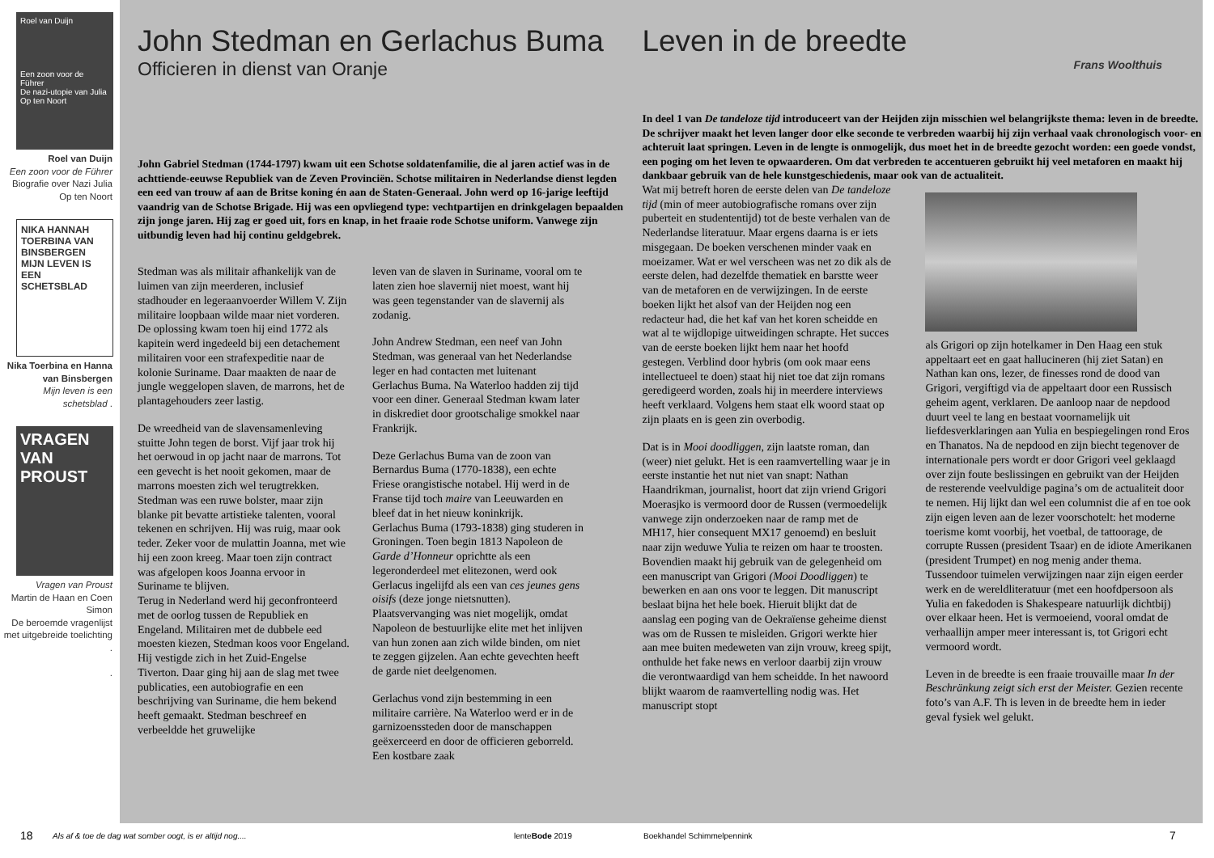Roel van Duijn
Een zoon voor de Führer
De nazi-utopie van Julia Op ten Noort
Roel van Duijn
Een zoon voor de Führer
Biografie over Nazi Julia Op ten Noort
NIKA HANNAH TOERBINA VAN BINSBERGEN MIJN LEVEN IS EEN SCHETSBLAD
Nika Toerbina en Hanna van Binsbergen
Mijn leven is een schetsblad .
VRAGEN VAN PROUST
Vragen van Proust
Martin de Haan en Coen Simon
De beroemde vragenlijst met uitgebreide toelichting .
.
John Stedman en Gerlachus Buma
Officieren in dienst van Oranje
John Gabriel Stedman (1744-1797) kwam uit een Schotse soldatenfamilie, die al jaren actief was in de achttiende-eeuwse Republiek van de Zeven Provinciën. Schotse militairen in Nederlandse dienst legden een eed van trouw af aan de Britse koning én aan de Staten-Generaal. John werd op 16-jarige leeftijd vaandrig van de Schotse Brigade. Hij was een opvliegend type: vechtpartijen en drinkgelagen bepaalden zijn jonge jaren. Hij zag er goed uit, fors en knap, in het fraaie rode Schotse uniform. Vanwege zijn uitbundig leven had hij continu geldgebrek.
Stedman was als militair afhankelijk van de luimen van zijn meerderen, inclusief stadhouder en legeraanvoerder Willem V. Zijn militaire loopbaan wilde maar niet vorderen. De oplossing kwam toen hij eind 1772 als kapitein werd ingedeeld bij een detachement militairen voor een strafexpeditie naar de kolonie Suriname. Daar maakten de naar de jungle weggelopen slaven, de marrons, het de plantagehouders zeer lastig.
De wreedheid van de slavensamenleving stuitte John tegen de borst. Vijf jaar trok hij het oerwoud in op jacht naar de marrons. Tot een gevecht is het nooit gekomen, maar de marrons moesten zich wel terugtrekken.
Stedman was een ruwe bolster, maar zijn blanke pit bevatte artistieke talenten, vooral tekenen en schrijven. Hij was ruig, maar ook teder. Zeker voor de mulattin Joanna, met wie hij een zoon kreeg. Maar toen zijn contract was afgelopen koos Joanna ervoor in Suriname te blijven.
Terug in Nederland werd hij geconfronteerd met de oorlog tussen de Republiek en Engeland. Militairen met de dubbele eed moesten kiezen, Stedman koos voor Engeland. Hij vestigde zich in het Zuid-Engelse Tiverton. Daar ging hij aan de slag met twee publicaties, een autobiografie en een beschrijving van Suriname, die hem bekend heeft gemaakt. Stedman beschreef en verbeeldde het gruwelijke
leven van de slaven in Suriname, vooral om te laten zien hoe slavernij niet moest, want hij was geen tegenstander van de slavernij als zodanig.
John Andrew Stedman, een neef van John Stedman, was generaal van het Nederlandse leger en had contacten met luitenant Gerlachus Buma. Na Waterloo hadden zij tijd voor een diner. Generaal Stedman kwam later in diskrediet door grootschalige smokkel naar Frankrijk.
Deze Gerlachus Buma van de zoon van Bernardus Buma (1770-1838), een echte Friese orangistische notabel. Hij werd in de Franse tijd toch maire van Leeuwarden en bleef dat in het nieuw koninkrijk.
Gerlachus Buma (1793-1838) ging studeren in Groningen. Toen begin 1813 Napoleon de Garde d’Honneur oprichtte als een legeronderdeel met elitezonen, werd ook Gerlacus ingelijfd als een van ces jeunes gens oisifs (deze jonge nietsnutten). Plaatsvervanging was niet mogelijk, omdat Napoleon de bestuurlijke elite met het inlijven van hun zonen aan zich wilde binden, om niet te zeggen gijzelen. Aan echte gevechten heeft de garde niet deelgenomen.
Gerlachus vond zijn bestemming in een militaire carrière. Na Waterloo werd er in de garnizoenssteden door de manschappen geëxerceerd en door de officieren geborreld. Een kostbare zaak
Leven in de breedte
Frans Woolthuis
In deel 1 van De tandeloze tijd introduceert van der Heijden zijn misschien wel belangrijkste thema: leven in de breedte. De schrijver maakt het leven langer door elke seconde te verbreden waarbij hij zijn verhaal vaak chronologisch voor- en achteruit laat springen. Leven in de lengte is onmogelijk, dus moet het in de breedte gezocht worden: een goede vondst, een poging om het leven te opwaarderen. Om dat verbreden te accentueren gebruikt hij veel metaforen en maakt hij dankbaar gebruik van de hele kunstgeschiedenis, maar ook van de actualiteit.
Wat mij betreft horen de eerste delen van De tandeloze tijd (min of meer autobiografische romans over zijn puberteit en studententijd) tot de beste verhalen van de Nederlandse literatuur. Maar ergens daarna is er iets misgegaan. De boeken verschenen minder vaak en moeizamer. Wat er wel verscheen was net zo dik als de eerste delen, had dezelfde thematiek en barstte weer van de metaforen en de verwijzingen. In de eerste boeken lijkt het alsof van der Heijden nog een redacteur had, die het kaf van het koren scheidde en wat al te wijdlopige uitweidingen schrapte. Het succes van de eerste boeken lijkt hem naar het hoofd gestegen. Verblind door hybris (om ook maar eens intellectueel te doen) staat hij niet toe dat zijn romans geredigeerd worden, zoals hij in meerdere interviews heeft verklaard. Volgens hem staat elk woord staat op zijn plaats en is geen zin overbodig.
Dat is in Mooi doodliggen, zijn laatste roman, dan (weer) niet gelukt. Het is een raamvertelling waar je in eerste instantie het nut niet van snapt: Nathan Haandrikman, journalist, hoort dat zijn vriend Grigori Moerasjko is vermoord door de Russen (vermoedelijk vanwege zijn onderzoeken naar de ramp met de MH17, hier consequent MX17 genoemd) en besluit naar zijn weduwe Yulia te reizen om haar te troosten. Bovendien maakt hij gebruik van de gelegenheid om een manuscript van Grigori (Mooi Doodliggen) te bewerken en aan ons voor te leggen. Dit manuscript beslaat bijna het hele boek. Hieruit blijkt dat de aanslag een poging van de Oekraïense geheime dienst was om de Russen te misleiden. Grigori werkte hier aan mee buiten medeweten van zijn vrouw, kreeg spijt, onthulde het fake news en verloor daarbij zijn vrouw die verontwaardigd van hem scheidde. In het nawoord blijkt waarom de raamvertelling nodig was. Het manuscript stopt
als Grigori op zijn hotelkamer in Den Haag een stuk appeltaart eet en gaat hallucineren (hij ziet Satan) en Nathan kan ons, lezer, de finesses rond de dood van Grigori, vergiftigd via de appeltaart door een Russisch geheim agent, verklaren. De aanloop naar de nepdood duurt veel te lang en bestaat voornamelijk uit liefdesverklaringen aan Yulia en bespiegelingen rond Eros en Thanatos. Na de nepdood en zijn biecht tegenover de internationale pers wordt er door Grigori veel geklaagd over zijn foute beslissingen en gebruikt van der Heijden de resterende veelvuldige pagina’s om de actualiteit door te nemen. Hij lijkt dan wel een columnist die af en toe ook zijn eigen leven aan de lezer voorschotelt: het moderne toerisme komt voorbij, het voetbal, de tattoorage, de corrupte Russen (president Tsaar) en de idiote Amerikanen (president Trumpet) en nog menig ander thema. Tussendoor tuimelen verwijzingen naar zijn eigen eerder werk en de wereldliteratuur (met een hoofdpersoon als Yulia en fakedoden is Shakespeare natuurlijk dichtbij) over elkaar heen. Het is vermoeiend, vooral omdat de verhaallijn amper meer interessant is, tot Grigori echt vermoord wordt.
Leven in de breedte is een fraaie trouvaille maar In der Beschränkung zeigt sich erst der Meister. Gezien recente foto’s van A.F. Th is leven in de breedte hem in ieder geval fysiek wel gelukt.
18 Als af & toe de dag wat somber oogt, is er altijd nog.... lenteBode 2019 Boekhandel Schimmelpennink 7